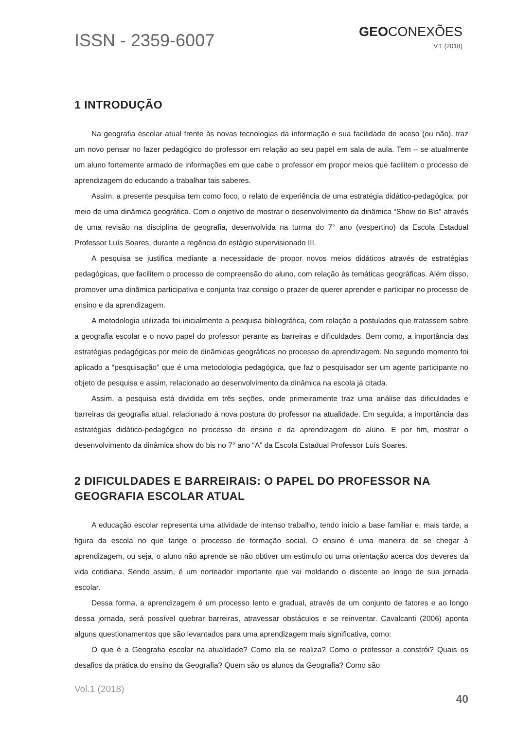ISSN - 2359-6007
GEOCONEXÕES
V.1 (2018)
1 INTRODUÇÃO
Na geografia escolar atual frente às novas tecnologias da informação e sua facilidade de aceso (ou não), traz um novo pensar no fazer pedagógico do professor em relação ao seu papel em sala de aula. Tem – se atualmente um aluno fortemente armado de informações em que cabe o professor em propor meios que facilitem o processo de aprendizagem do educando a trabalhar tais saberes.
Assim, a presente pesquisa tem como foco, o relato de experiência de uma estratégia didático-pedagógica, por meio de uma dinâmica geográfica. Com o objetivo de mostrar o desenvolvimento da dinâmica “Show do Bis” através de uma revisão na disciplina de geografia, desenvolvida na turma do 7° ano (vespertino) da Escola Estadual Professor Luís Soares, durante a regência do estágio supervisionado III.
A pesquisa se justifica mediante a necessidade de propor novos meios didáticos através de estratégias pedagógicas, que facilitem o processo de compreensão do aluno, com relação às temáticas geográficas. Além disso, promover uma dinâmica participativa e conjunta traz consigo o prazer de querer aprender e participar no processo de ensino e da aprendizagem.
A metodologia utilizada foi inicialmente a pesquisa bibliográfica, com relação a postulados que tratassem sobre a geografia escolar e o novo papel do professor perante as barreiras e dificuldades. Bem como, a importância das estratégias pedagógicas por meio de dinâmicas geográficas no processo de aprendizagem. No segundo momento foi aplicado a “pesquisação” que é uma metodologia pedagógica, que faz o pesquisador ser um agente participante no objeto de pesquisa e assim, relacionado ao desenvolvimento da dinâmica na escola já citada.
Assim, a pesquisa está dividida em três seções, onde primeiramente traz uma análise das dificuldades e barreiras da geografia atual, relacionado à nova postura do professor na atualidade. Em seguida, a importância das estratégias didático-pedagógico no processo de ensino e da aprendizagem do aluno. E por fim, mostrar o desenvolvimento da dinâmica show do bis no 7° ano “A” da Escola Estadual Professor Luís Soares.
2 DIFICULDADES E BARREIRAIS: O PAPEL DO PROFESSOR NA GEOGRAFIA ESCOLAR ATUAL
A educação escolar representa uma atividade de intenso trabalho, tendo início a base familiar e, mais tarde, a figura da escola no que tange o processo de formação social. O ensino é uma maneira de se chegar à aprendizagem, ou seja, o aluno não aprende se não obtiver um estimulo ou uma orientação acerca dos deveres da vida cotidiana. Sendo assim, é um norteador importante que vai moldando o discente ao longo de sua jornada escolar.
Dessa forma, a aprendizagem é um processo lento e gradual, através de um conjunto de fatores e ao longo dessa jornada, será possível quebrar barreiras, atravessar obstáculos e se reinventar. Cavalcanti (2006) aponta alguns questionamentos que são levantados para uma aprendizagem mais significativa, como:
O que é a Geografia escolar na atualidade? Como ela se realiza? Como o professor a constrói? Quais os desafios da prática do ensino da Geografia? Quem são os alunos da Geografia? Como são
Vol.1 (2018)
40